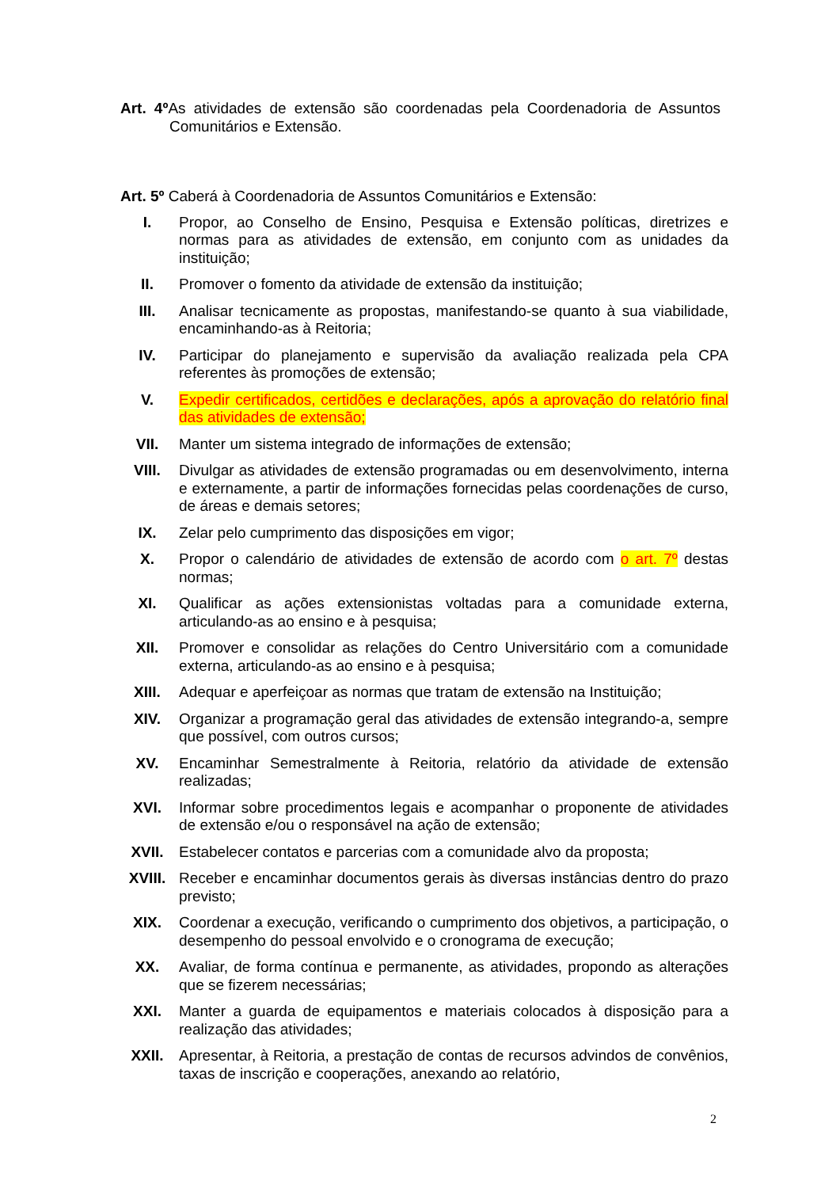Art. 4º As atividades de extensão são coordenadas pela Coordenadoria de Assuntos Comunitários e Extensão.
Art. 5º Caberá à Coordenadoria de Assuntos Comunitários e Extensão:
I. Propor, ao Conselho de Ensino, Pesquisa e Extensão políticas, diretrizes e normas para as atividades de extensão, em conjunto com as unidades da instituição;
II. Promover o fomento da atividade de extensão da instituição;
III. Analisar tecnicamente as propostas, manifestando-se quanto à sua viabilidade, encaminhando-as à Reitoria;
IV. Participar do planejamento e supervisão da avaliação realizada pela CPA referentes às promoções de extensão;
V. Expedir certificados, certidões e declarações, após a aprovação do relatório final das atividades de extensão;
VII. Manter um sistema integrado de informações de extensão;
VIII. Divulgar as atividades de extensão programadas ou em desenvolvimento, interna e externamente, a partir de informações fornecidas pelas coordenações de curso, de áreas e demais setores;
IX. Zelar pelo cumprimento das disposições em vigor;
X. Propor o calendário de atividades de extensão de acordo com o art. 7º destas normas;
XI. Qualificar as ações extensionistas voltadas para a comunidade externa, articulando-as ao ensino e à pesquisa;
XII. Promover e consolidar as relações do Centro Universitário com a comunidade externa, articulando-as ao ensino e à pesquisa;
XIII. Adequar e aperfeiçoar as normas que tratam de extensão na Instituição;
XIV. Organizar a programação geral das atividades de extensão integrando-a, sempre que possível, com outros cursos;
XV. Encaminhar Semestralmente à Reitoria, relatório da atividade de extensão realizadas;
XVI. Informar sobre procedimentos legais e acompanhar o proponente de atividades de extensão e/ou o responsável na ação de extensão;
XVII. Estabelecer contatos e parcerias com a comunidade alvo da proposta;
XVIII. Receber e encaminhar documentos gerais às diversas instâncias dentro do prazo previsto;
XIX. Coordenar a execução, verificando o cumprimento dos objetivos, a participação, o desempenho do pessoal envolvido e o cronograma de execução;
XX. Avaliar, de forma contínua e permanente, as atividades, propondo as alterações que se fizerem necessárias;
XXI. Manter a guarda de equipamentos e materiais colocados à disposição para a realização das atividades;
XXII. Apresentar, à Reitoria, a prestação de contas de recursos advindos de convênios, taxas de inscrição e cooperações, anexando ao relatório,
2